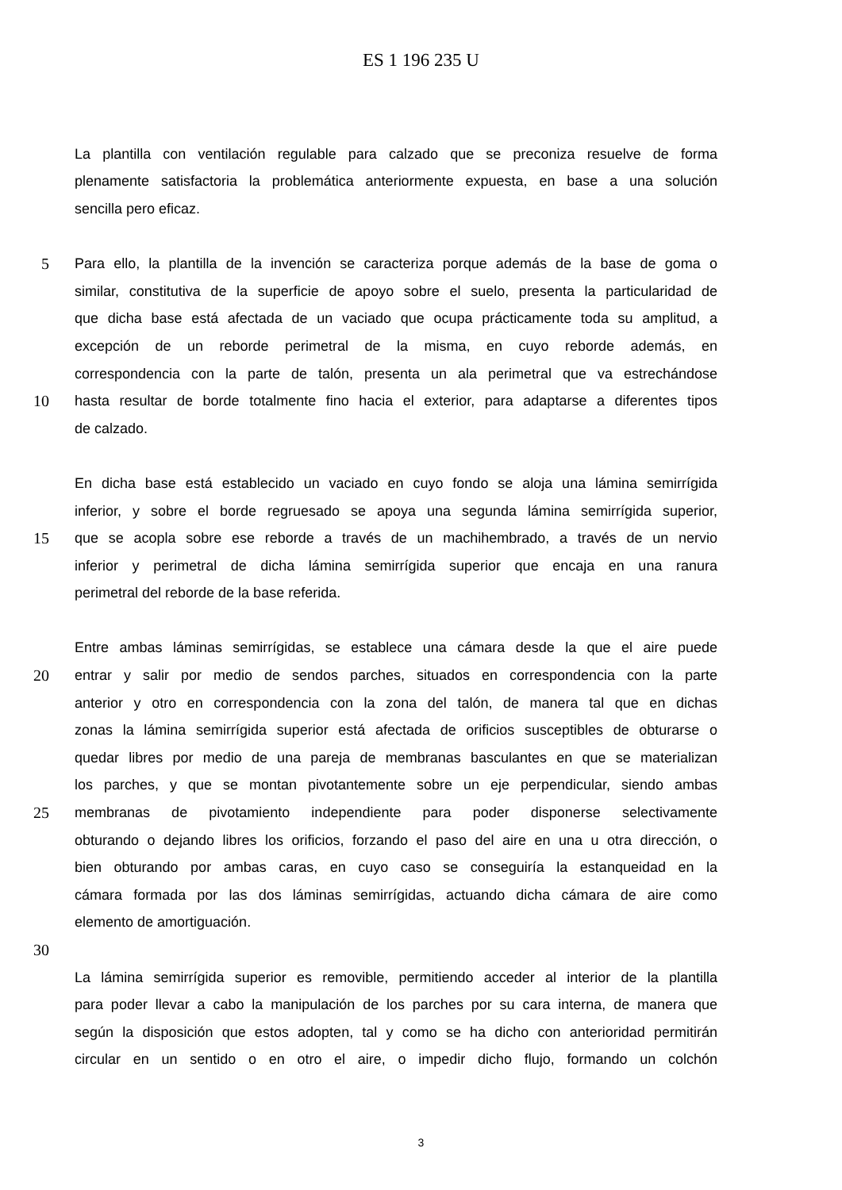ES 1 196 235 U
La plantilla con ventilación regulable para calzado que se preconiza resuelve de forma
plenamente satisfactoria la problemática anteriormente expuesta, en base a una solución
sencilla pero eficaz.
5 Para ello, la plantilla de la invención se caracteriza porque además de la base de goma o
similar, constitutiva de la superficie de apoyo sobre el suelo, presenta la particularidad de
que dicha base está afectada de un vaciado que ocupa prácticamente toda su amplitud, a
excepción de un reborde perimetral de la misma, en cuyo reborde además, en
correspondencia con la parte de talón, presenta un ala perimetral que va estrechándose
10 hasta resultar de borde totalmente fino hacia el exterior, para adaptarse a diferentes tipos
de calzado.
En dicha base está establecido un vaciado en cuyo fondo se aloja una lámina semirrígida
inferior, y sobre el borde regruesado se apoya una segunda lámina semirrígida superior,
15 que se acopla sobre ese reborde a través de un machihembrado, a través de un nervio
inferior y perimetral de dicha lámina semirrígida superior que encaja en una ranura
perimetral del reborde de la base referida.
Entre ambas láminas semirrígidas, se establece una cámara desde la que el aire puede
20 entrar y salir por medio de sendos parches, situados en correspondencia con la parte
anterior y otro en correspondencia con la zona del talón, de manera tal que en dichas
zonas la lámina semirrígida superior está afectada de orificios susceptibles de obturarse o
quedar libres por medio de una pareja de membranas basculantes en que se materializan
los parches, y que se montan pivotantemente sobre un eje perpendicular, siendo ambas
25 membranas de pivotamiento independiente para poder disponerse selectivamente
obturando o dejando libres los orificios, forzando el paso del aire en una u otra dirección, o
bien obturando por ambas caras, en cuyo caso se conseguiría la estanqueidad en la
cámara formada por las dos láminas semirrígidas, actuando dicha cámara de aire como
elemento de amortiguación.
30
La lámina semirrígida superior es removible, permitiendo acceder al interior de la plantilla
para poder llevar a cabo la manipulación de los parches por su cara interna, de manera que
según la disposición que estos adopten, tal y como se ha dicho con anterioridad permitirán
circular en un sentido o en otro el aire, o impedir dicho flujo, formando un colchón
3